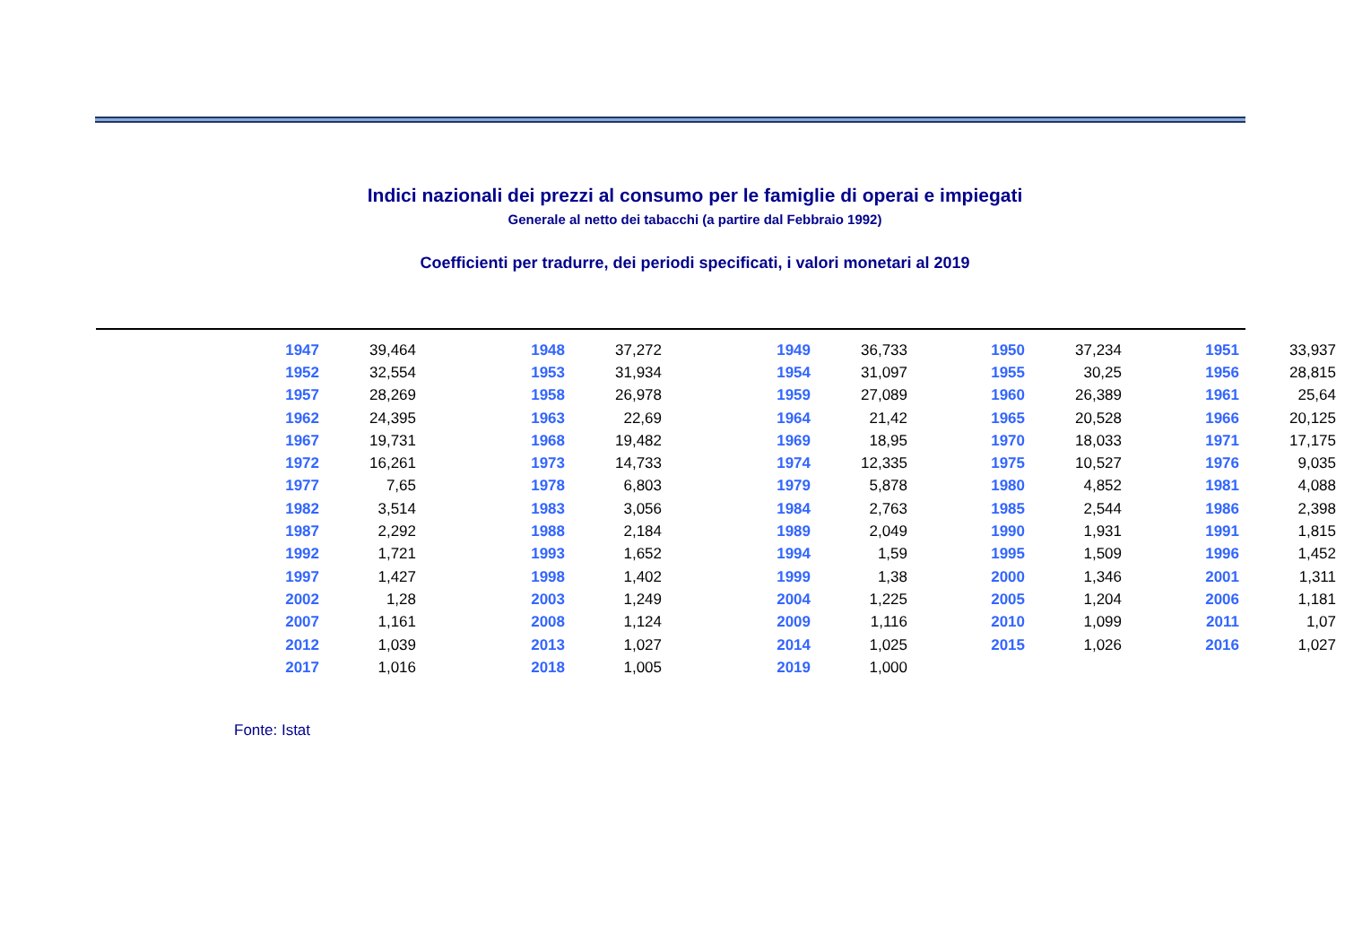Indici nazionali dei prezzi al consumo per le famiglie di operai e impiegati
Generale al netto dei tabacchi (a partire dal Febbraio 1992)
Coefficienti per tradurre, dei periodi specificati, i valori monetari al 2019
| 1947 | 39,464 | | 1948 | 37,272 | | 1949 | 36,733 | | 1950 | 37,234 | | 1951 | 33,937 |
| 1952 | 32,554 | | 1953 | 31,934 | | 1954 | 31,097 | | 1955 | 30,25 | | 1956 | 28,815 |
| 1957 | 28,269 | | 1958 | 26,978 | | 1959 | 27,089 | | 1960 | 26,389 | | 1961 | 25,64 |
| 1962 | 24,395 | | 1963 | 22,69 | | 1964 | 21,42 | | 1965 | 20,528 | | 1966 | 20,125 |
| 1967 | 19,731 | | 1968 | 19,482 | | 1969 | 18,95 | | 1970 | 18,033 | | 1971 | 17,175 |
| 1972 | 16,261 | | 1973 | 14,733 | | 1974 | 12,335 | | 1975 | 10,527 | | 1976 | 9,035 |
| 1977 | 7,65 | | 1978 | 6,803 | | 1979 | 5,878 | | 1980 | 4,852 | | 1981 | 4,088 |
| 1982 | 3,514 | | 1983 | 3,056 | | 1984 | 2,763 | | 1985 | 2,544 | | 1986 | 2,398 |
| 1987 | 2,292 | | 1988 | 2,184 | | 1989 | 2,049 | | 1990 | 1,931 | | 1991 | 1,815 |
| 1992 | 1,721 | | 1993 | 1,652 | | 1994 | 1,59 | | 1995 | 1,509 | | 1996 | 1,452 |
| 1997 | 1,427 | | 1998 | 1,402 | | 1999 | 1,38 | | 2000 | 1,346 | | 2001 | 1,311 |
| 2002 | 1,28 | | 2003 | 1,249 | | 2004 | 1,225 | | 2005 | 1,204 | | 2006 | 1,181 |
| 2007 | 1,161 | | 2008 | 1,124 | | 2009 | 1,116 | | 2010 | 1,099 | | 2011 | 1,07 |
| 2012 | 1,039 | | 2013 | 1,027 | | 2014 | 1,025 | | 2015 | 1,026 | | 2016 | 1,027 |
| 2017 | 1,016 | | 2018 | 1,005 | | 2019 | 1,000 | | | | | | |
Fonte: Istat